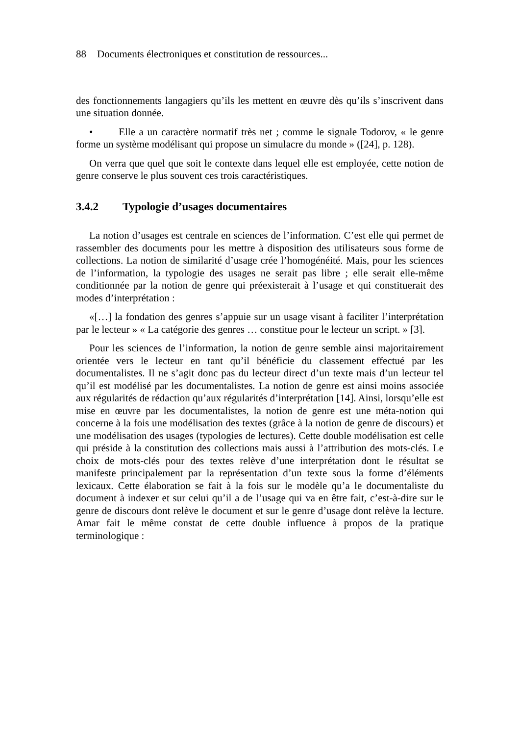88 Documents électroniques et constitution de ressources...
des fonctionnements langagiers qu’ils les mettent en œuvre dès qu’ils s’inscrivent dans une situation donnée.
• Elle a un caractère normatif très net ; comme le signale Todorov, « le genre forme un système modélisant qui propose un simulacre du monde » ([24], p. 128).
On verra que quel que soit le contexte dans lequel elle est employée, cette notion de genre conserve le plus souvent ces trois caractéristiques.
3.4.2 Typologie d’usages documentaires
La notion d’usages est centrale en sciences de l’information. C’est elle qui permet de rassembler des documents pour les mettre à disposition des utilisateurs sous forme de collections. La notion de similarité d’usage crée l’homogénéité. Mais, pour les sciences de l’information, la typologie des usages ne serait pas libre ; elle serait elle-même conditionnée par la notion de genre qui préexisterait à l’usage et qui constituerait des modes d’interprétation :
«[…] la fondation des genres s’appuie sur un usage visant à faciliter l’interprétation par le lecteur » « La catégorie des genres … constitue pour le lecteur un script. » [3].
Pour les sciences de l’information, la notion de genre semble ainsi majoritairement orientée vers le lecteur en tant qu’il bénéficie du classement effectué par les documentalistes. Il ne s’agit donc pas du lecteur direct d’un texte mais d’un lecteur tel qu’il est modélisé par les documentalistes. La notion de genre est ainsi moins associée aux régularités de rédaction qu’aux régularités d’interprétation [14]. Ainsi, lorsqu’elle est mise en œuvre par les documentalistes, la notion de genre est une méta-notion qui concerne à la fois une modélisation des textes (grâce à la notion de genre de discours) et une modélisation des usages (typologies de lectures). Cette double modélisation est celle qui préside à la constitution des collections mais aussi à l’attribution des mots-clés. Le choix de mots-clés pour des textes relève d’une interprétation dont le résultat se manifeste principalement par la représentation d’un texte sous la forme d’éléments lexicaux. Cette élaboration se fait à la fois sur le modèle qu’a le documentaliste du document à indexer et sur celui qu’il a de l’usage qui va en être fait, c’est-à-dire sur le genre de discours dont relève le document et sur le genre d’usage dont relève la lecture. Amar fait le même constat de cette double influence à propos de la pratique terminologique :